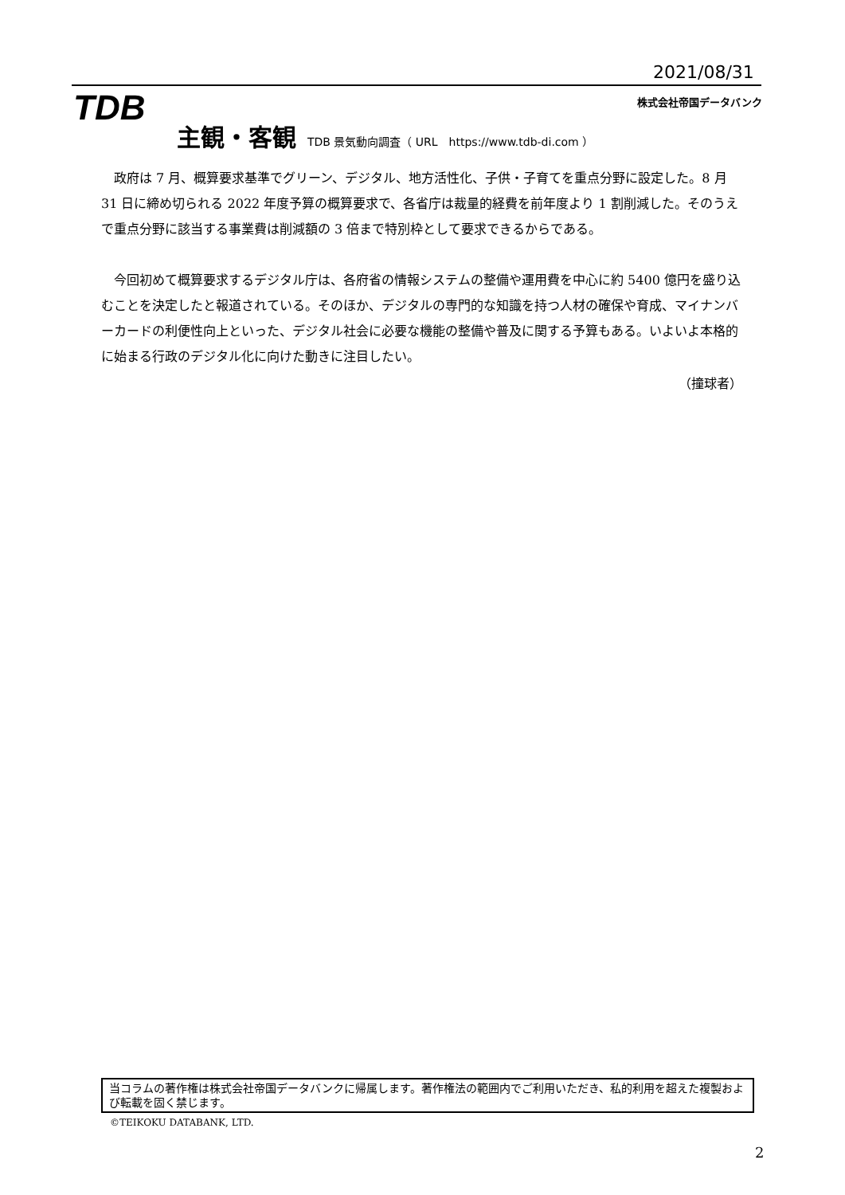2021/08/31
TDB 株式会社帝国データバンク
主観・客観 TDB 景気動向調査（ URL　https://www.tdb-di.com ）
政府は 7 月、概算要求基準でグリーン、デジタル、地方活性化、子供・子育てを重点分野に設定した。8 月 31 日に締め切られる 2022 年度予算の概算要求で、各省庁は裁量的経費を前年度より 1 割削減した。そのうえで重点分野に該当する事業費は削減額の 3 倍まで特別枠として要求できるからである。
今回初めて概算要求するデジタル庁は、各府省の情報システムの整備や運用費を中心に約 5400 億円を盛り込むことを決定したと報道されている。そのほか、デジタルの専門的な知識を持つ人材の確保や育成、マイナンバーカードの利便性向上といった、デジタル社会に必要な機能の整備や普及に関する予算もある。いよいよ本格的に始まる行政のデジタル化に向けた動きに注目したい。
（撞球者）
当コラムの著作権は株式会社帝国データバンクに帰属します。著作権法の範囲内でご利用いただき、私的利用を超えた複製および転載を固く禁じます。
©TEIKOKU DATABANK, LTD.
2